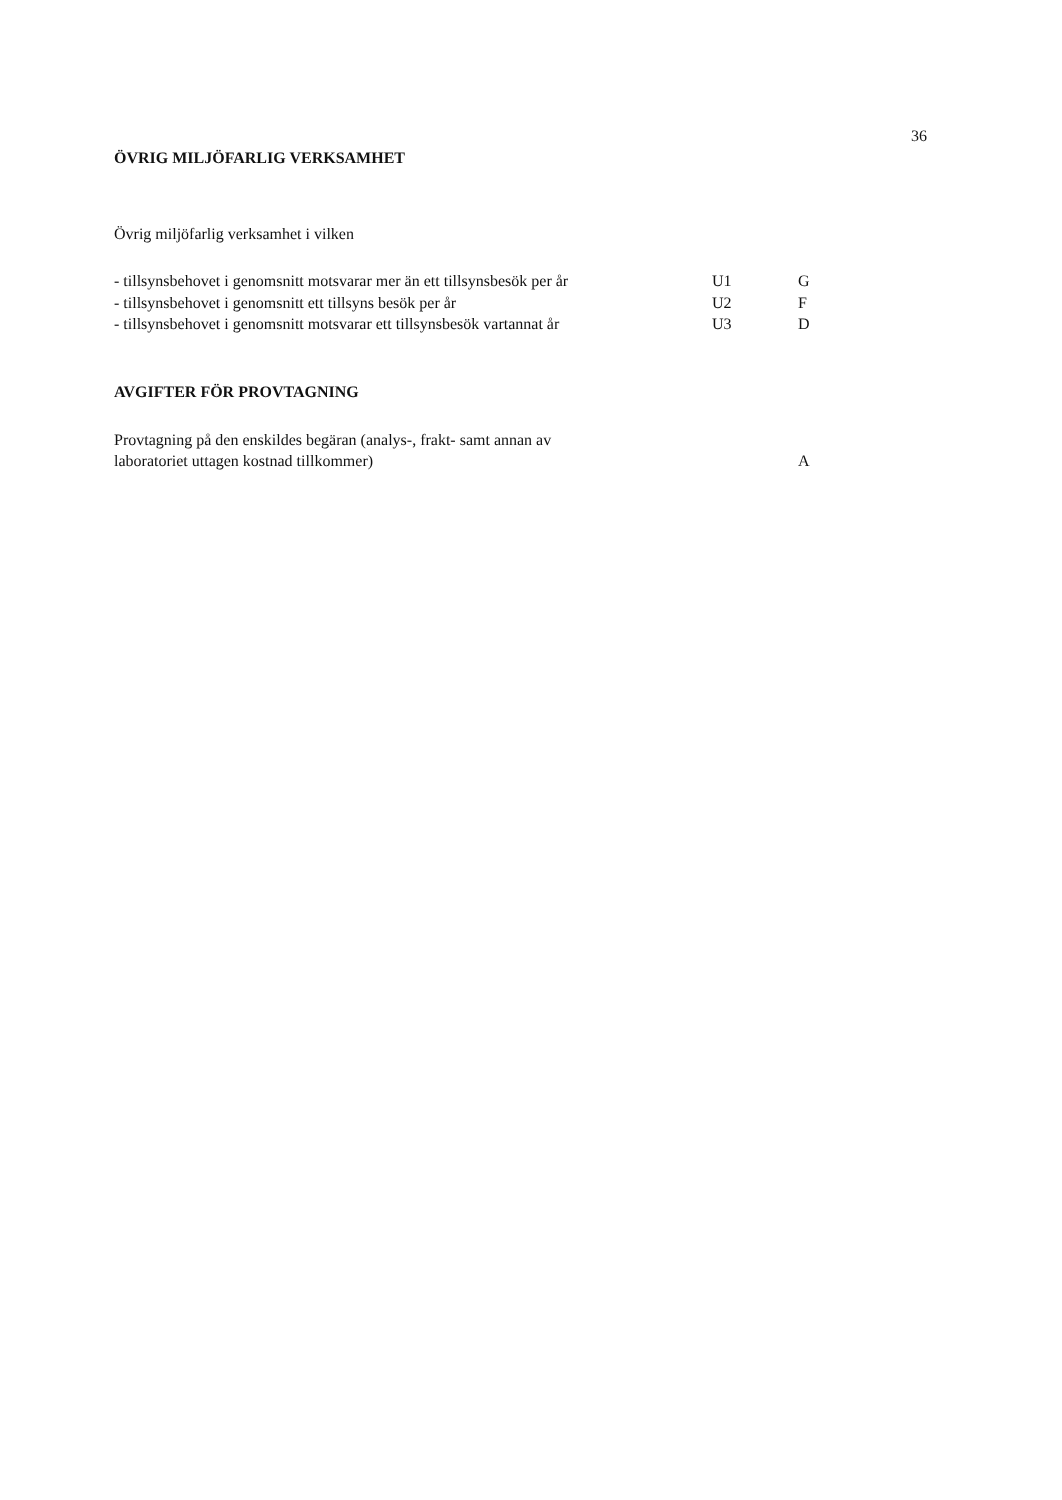36
ÖVRIG MILJÖFARLIG VERKSAMHET
Övrig miljöfarlig verksamhet i vilken
| - tillsynsbehovet i genomsnitt motsvarar mer än ett tillsynsbesök per år | U1 | G |
| - tillsynsbehovet i genomsnitt ett tillsyns besök per år | U2 | F |
| - tillsynsbehovet i genomsnitt motsvarar ett tillsynsbesök vartannat år | U3 | D |
AVGIFTER FÖR PROVTAGNING
| Provtagning på den enskildes begäran (analys-, frakt- samt annan av laboratoriet uttagen kostnad tillkommer) | A |